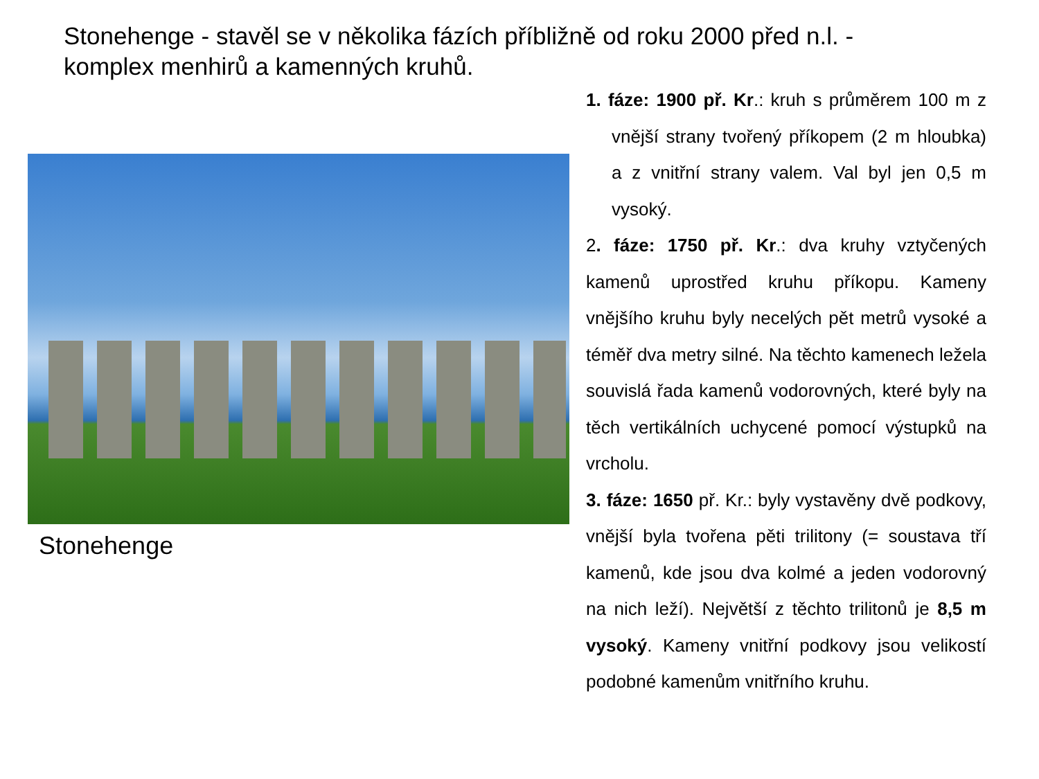Stonehenge - stavěl se v několika fázích příbližně od roku 2000 před n.l. - komplex menhirů a kamenných kruhů.
Stonehenge
1. fáze: 1900 př. Kr.: kruh s průměrem 100 m z vnější strany tvořený příkopem (2 m hloubka) a z vnitřní strany valem. Val byl jen 0,5 m vysoký.
2. fáze: 1750 př. Kr.: dva kruhy vztyčených kamenů uprostřed kruhu příkopu. Kameny vnějšího kruhu byly necelých pět metrů vysoké a téměř dva metry silné. Na těchto kamenech ležela souvislá řada kamenů vodorovných, které byly na těch vertikálních uchycené pomocí výstupků na vrcholu.
3. fáze: 1650 př. Kr.: byly vystavěny dvě podkovy, vnější byla tvořena pěti trilitony (= soustava tří kamenů, kde jsou dva kolmé a jeden vodorovný na nich leží). Největší z těchto trilitonů je 8,5 m vysoký. Kameny vnitřní podkovy jsou velikostí podobné kamenům vnitřního kruhu.